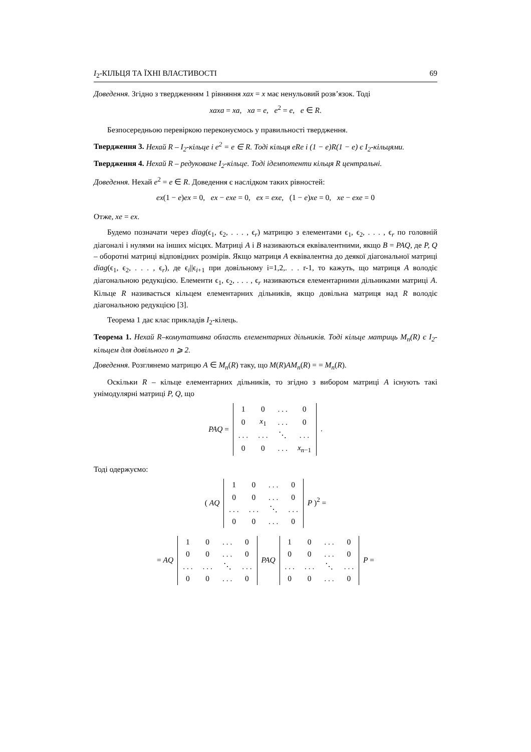I<sub>2</sub>-КІЛЬЦЯ ТА ЇХНІ ВЛАСТИВОСТІ 69
Доведення. Згідно з твердженням 1 рівняння xax = x має ненульовий розв’язок. Тоді
xaxa = xa, xa = e, e<sup>2</sup> = e, e ∈ R.
Безпосередньою перевіркою переконуємось у правильності твердження.
Твердження 3. Нехай R – I<sub>2</sub>-кільце і e<sup>2</sup> = e ∈ R. Тоді кільця eRe і (1 − e)R(1 − e) є I<sub>2</sub>-кільцями.
Твердження 4. Нехай R – редуковане I<sub>2</sub>-кільце. Тоді ідемпотенти кільця R центральні.
Доведення. Нехай e<sup>2</sup> = e ∈ R. Доведення є наслідком таких рівностей:
ex(1 − e)ex = 0, ex − exe = 0, ex = exe, (1 − e)xe = 0, xe − exe = 0
Отже, xe = ex.
Будемо позначати через diag(ϵ<sub>1</sub>, ϵ<sub>2</sub>, . . . , ϵ<sub>r</sub>) матрицю з елементами ϵ<sub>1</sub>, ϵ<sub>2</sub>, . . . , ϵ<sub>r</sub> по головній діагоналі і нулями на інших місцях. Матриці A і B називаються еквівалентними, якщо B = PAQ, де P, Q – оборотні матриці відповідних розмірів. Якщо матриця A еквівалентна до деякої діагональної матриці diag(ϵ<sub>1</sub>, ϵ<sub>2</sub>, . . . , ϵ<sub>r</sub>), де ϵ<sub>i</sub>||ϵ<sub>i+1</sub> при довільному i=1,2,. . . r-1, то кажуть, що матриця A володіє діагональною редукцією. Елементи ϵ<sub>1</sub>, ϵ<sub>2</sub>, . . . , ϵ<sub>r</sub> називаються елементарними дільниками матриці A. Кільце R називається кільцем елементарних дільників, якщо довільна матриця над R володіє діагональною редукцією [3].
Теорема 1 дає клас прикладів I<sub>2</sub>-кілець.
Теорема 1. Нехай R–комутативна область елементарних дільників. Тоді кільце матриць M<sub>n</sub>(R) є I<sub>2</sub>-кільцем для довільного n ⩾ 2.
Доведення. Розглянемо матрицю A ∈ M<sub>n</sub>(R) таку, що M(R)AM<sub>n</sub>(R) = = M<sub>n</sub>(R).
Оскільки R – кільце елементарних дільників, то згідно з вибором матриці A існують такі унімодулярні матриці P, Q, що
PAQ =
| 1 | 0 | . . . | 0 |
| 0 | x<sub>1</sub> | . . . | 0 |
| . . . | . . . | ⋱ | . . . |
| 0 | 0 | . . . | x<sub>n−1</sub> |
.
Тоді одержуємо:
( AQ
| 1 | 0 | . . . | 0 |
| 0 | 0 | . . . | 0 |
| . . . | . . . | ⋱ | . . . |
| 0 | 0 | . . . | 0 |
P )<sup>2</sup> =
= AQ
| 1 | 0 | . . . | 0 |
| 0 | 0 | . . . | 0 |
| . . . | . . . | ⋱ | . . . |
| 0 | 0 | . . . | 0 |
PAQ
| 1 | 0 | . . . | 0 |
| 0 | 0 | . . . | 0 |
| . . . | . . . | ⋱ | . . . |
| 0 | 0 | . . . | 0 |
P =